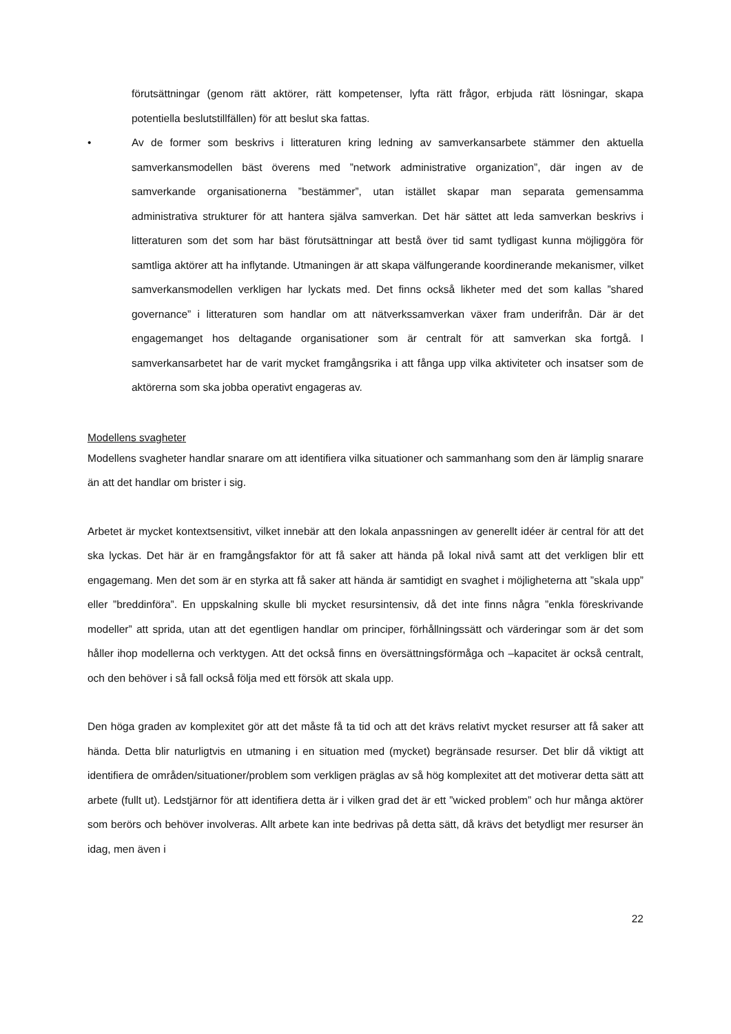förutsättningar (genom rätt aktörer, rätt kompetenser, lyfta rätt frågor, erbjuda rätt lösningar, skapa potentiella beslutstillfällen) för att beslut ska fattas.
• Av de former som beskrivs i litteraturen kring ledning av samverkansarbete stämmer den aktuella samverkansmodellen bäst överens med ”network administrative organization”, där ingen av de samverkande organisationerna ”bestämmer”, utan istället skapar man separata gemensamma administrativa strukturer för att hantera själva samverkan. Det här sättet att leda samverkan beskrivs i litteraturen som det som har bäst förutsättningar att bestå över tid samt tydligast kunna möjliggöra för samtliga aktörer att ha inflytande. Utmaningen är att skapa välfungerande koordinerande mekanismer, vilket samverkansmodellen verkligen har lyckats med. Det finns också likheter med det som kallas ”shared governance” i litteraturen som handlar om att nätverkssamverkan växer fram underifrån. Där är det engagemanget hos deltagande organisationer som är centralt för att samverkan ska fortgå. I samverkansarbetet har de varit mycket framgångsrika i att fånga upp vilka aktiviteter och insatser som de aktörerna som ska jobba operativt engageras av.
Modellens svagheter
Modellens svagheter handlar snarare om att identifiera vilka situationer och sammanhang som den är lämplig snarare än att det handlar om brister i sig.
Arbetet är mycket kontextsensitivt, vilket innebär att den lokala anpassningen av generellt idéer är central för att det ska lyckas. Det här är en framgångsfaktor för att få saker att hända på lokal nivå samt att det verkligen blir ett engagemang. Men det som är en styrka att få saker att hända är samtidigt en svaghet i möjligheterna att ”skala upp” eller ”breddinföra”. En uppskalning skulle bli mycket resursintensiv, då det inte finns några ”enkla föreskrivande modeller” att sprida, utan att det egentligen handlar om principer, förhållningssätt och värderingar som är det som håller ihop modellerna och verktygen. Att det också finns en översättningsförmåga och –kapacitet är också centralt, och den behöver i så fall också följa med ett försök att skala upp.
Den höga graden av komplexitet gör att det måste få ta tid och att det krävs relativt mycket resurser att få saker att hända. Detta blir naturligtvis en utmaning i en situation med (mycket) begränsade resurser. Det blir då viktigt att identifiera de områden/situationer/problem som verkligen präglas av så hög komplexitet att det motiverar detta sätt att arbete (fullt ut). Ledstjärnor för att identifiera detta är i vilken grad det är ett ”wicked problem” och hur många aktörer som berörs och behöver involveras. Allt arbete kan inte bedrivas på detta sätt, då krävs det betydligt mer resurser än idag, men även i
22